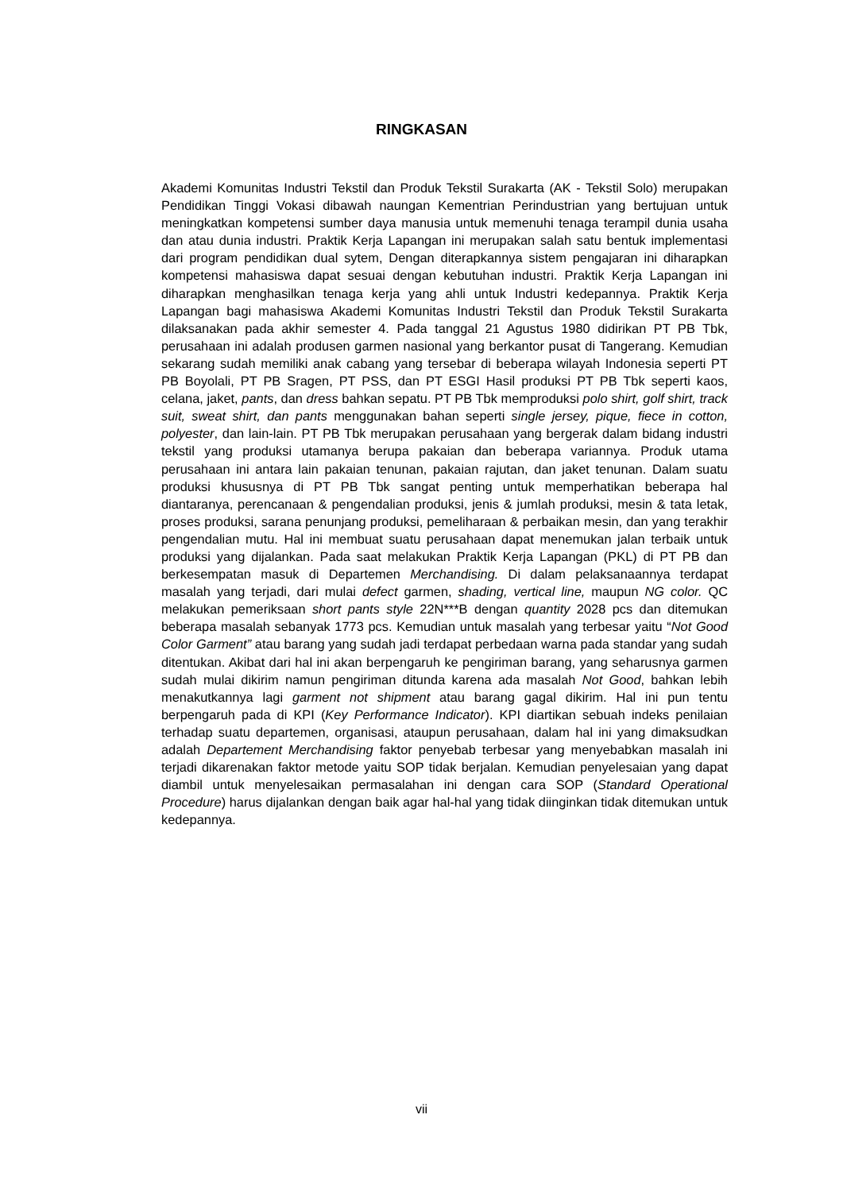RINGKASAN
Akademi Komunitas Industri Tekstil dan Produk Tekstil Surakarta (AK - Tekstil Solo) merupakan Pendidikan Tinggi Vokasi dibawah naungan Kementrian Perindustrian yang bertujuan untuk meningkatkan kompetensi sumber daya manusia untuk memenuhi tenaga terampil dunia usaha dan atau dunia industri. Praktik Kerja Lapangan ini merupakan salah satu bentuk implementasi dari program pendidikan dual sytem, Dengan diterapkannya sistem pengajaran ini diharapkan kompetensi mahasiswa dapat sesuai dengan kebutuhan industri. Praktik Kerja Lapangan ini diharapkan menghasilkan tenaga kerja yang ahli untuk Industri kedepannya. Praktik Kerja Lapangan bagi mahasiswa Akademi Komunitas Industri Tekstil dan Produk Tekstil Surakarta dilaksanakan pada akhir semester 4. Pada tanggal 21 Agustus 1980 didirikan PT PB Tbk, perusahaan ini adalah produsen garmen nasional yang berkantor pusat di Tangerang. Kemudian sekarang sudah memiliki anak cabang yang tersebar di beberapa wilayah Indonesia seperti PT PB Boyolali, PT PB Sragen, PT PSS, dan PT ESGI Hasil produksi PT PB Tbk seperti kaos, celana, jaket, pants, dan dress bahkan sepatu. PT PB Tbk memproduksi polo shirt, golf shirt, track suit, sweat shirt, dan pants menggunakan bahan seperti single jersey, pique, fiece in cotton, polyester, dan lain-lain. PT PB Tbk merupakan perusahaan yang bergerak dalam bidang industri tekstil yang produksi utamanya berupa pakaian dan beberapa variannya. Produk utama perusahaan ini antara lain pakaian tenunan, pakaian rajutan, dan jaket tenunan. Dalam suatu produksi khususnya di PT PB Tbk sangat penting untuk memperhatikan beberapa hal diantaranya, perencanaan & pengendalian produksi, jenis & jumlah produksi, mesin & tata letak, proses produksi, sarana penunjang produksi, pemeliharaan & perbaikan mesin, dan yang terakhir pengendalian mutu. Hal ini membuat suatu perusahaan dapat menemukan jalan terbaik untuk produksi yang dijalankan. Pada saat melakukan Praktik Kerja Lapangan (PKL) di PT PB dan berkesempatan masuk di Departemen Merchandising. Di dalam pelaksanaannya terdapat masalah yang terjadi, dari mulai defect garmen, shading, vertical line, maupun NG color. QC melakukan pemeriksaan short pants style 22N***B dengan quantity 2028 pcs dan ditemukan beberapa masalah sebanyak 1773 pcs. Kemudian untuk masalah yang terbesar yaitu “Not Good Color Garment” atau barang yang sudah jadi terdapat perbedaan warna pada standar yang sudah ditentukan. Akibat dari hal ini akan berpengaruh ke pengiriman barang, yang seharusnya garmen sudah mulai dikirim namun pengiriman ditunda karena ada masalah Not Good, bahkan lebih menakutkannya lagi garment not shipment atau barang gagal dikirim. Hal ini pun tentu berpengaruh pada di KPI (Key Performance Indicator). KPI diartikan sebuah indeks penilaian terhadap suatu departemen, organisasi, ataupun perusahaan, dalam hal ini yang dimaksudkan adalah Departement Merchandising faktor penyebab terbesar yang menyebabkan masalah ini terjadi dikarenakan faktor metode yaitu SOP tidak berjalan. Kemudian penyelesaian yang dapat diambil untuk menyelesaikan permasalahan ini dengan cara SOP (Standard Operational Procedure) harus dijalankan dengan baik agar hal-hal yang tidak diinginkan tidak ditemukan untuk kedepannya.
vii